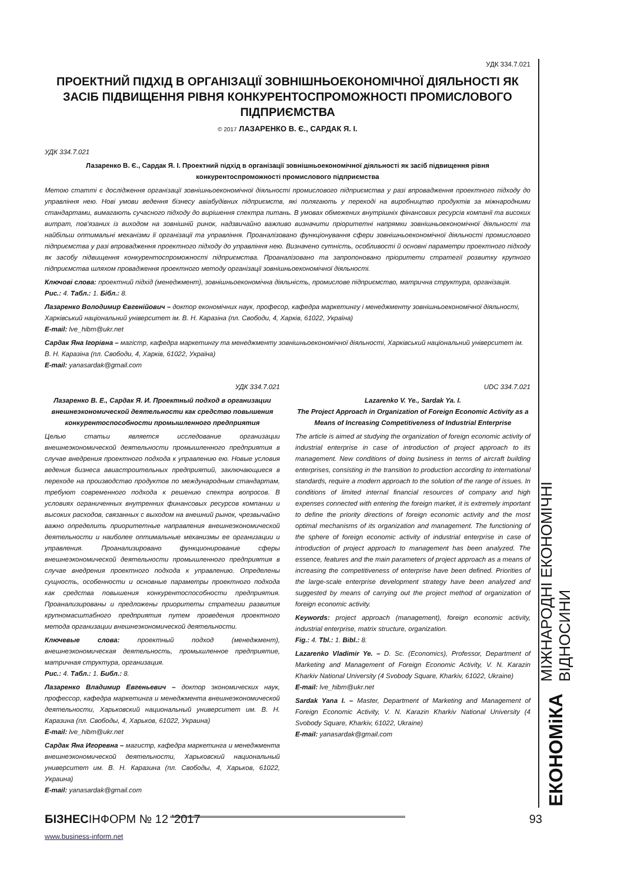УДК 334.7.021
ПРОЕКТНИЙ ПІДХІД В ОРГАНІЗАЦІЇ ЗОВНІШНЬОЕКОНОМІЧНОЇ ДІЯЛЬНОСТІ ЯК ЗАСІБ ПІДВИЩЕННЯ РІВНЯ КОНКУРЕНТОСПРОМОЖНОСТІ ПРОМИСЛОВОГО ПІДПРИЄМСТВА
© 2017 ЛАЗАРЕНКО В. Є., САРДАК Я. І.
УДК 334.7.021
Лазаренко В. Є., Сардак Я. І. Проектний підхід в організації зовнішньоекономічної діяльності як засіб підвищення рівня конкурентоспроможності промислового підприємства
Метою статті є дослідження організації зовнішньоекономічної діяльності промислового підприємства у разі впровадження проектного підходу до управління нею. Нові умови ведення бізнесу авіабудівних підприємств, які полягають у переході на виробництво продуктів за міжнародними стандартами, вимагають сучасного підходу до вирішення спектра питань. В умовах обмежених внутрішніх фінансових ресурсів компанії та високих витрат, пов'язаних із виходом на зовнішній ринок, надзвичайно важливо визначити пріоритетні напрямки зовнішньоекономічної діяльності та найбільш оптимальні механізми її організації та управління. Проаналізовано функціонування сфери зовнішньоекономічної діяльності промислового підприємства у разі впровадження проектного підходу до управління нею. Визначено сутність, особливості й основні параметри проектного підходу як засобу підвищення конкурентоспроможності підприємства. Проаналізовано та запропоновано пріоритети стратегії розвитку крупного підприємства шляхом провадження проектного методу організації зовнішньоекономічної діяльності.
Ключові слова: проектний підхід (менеджмент), зовнішньоекономічна діяльність, промислове підприємство, матрична структура, організація.
Рис.: 4. Табл.: 1. Бібл.: 8.
Лазаренко Володимир Євгенійович – доктор економічних наук, професор, кафедра маркетингу і менеджменту зовнішньоекономічної діяльності, Харківський національний університет ім. В. Н. Каразіна (пл. Свободи, 4, Харків, 61022, Україна)
E-mail: lve_hibm@ukr.net
Сардак Яна Ігорівна – магістр, кафедра маркетингу та менеджменту зовнішньоекономічної діяльності, Харківський національний університет ім. В. Н. Каразіна (пл. Свободи, 4, Харків, 61022, Україна)
E-mail: yanasardak@gmail.com
УДК 334.7.021
Лазаренко В. Е., Сардак Я. И. Проектный подход в организации внешнеэкономической деятельности как средство повышения конкурентоспособности промышленного предприятия
Целью статьи является исследование организации внешнеэкономической деятельности промышленного предприятия в случае внедрения проектного подхода к управлению ею. Новые условия ведения бизнеса авиастроительных предприятий, заключающиеся в переходе на производство продуктов по международным стандартам, требуют современного подхода к решению спектра вопросов. В условиях ограниченных внутренних финансовых ресурсов компании и высоких расходов, связанных с выходом на внешний рынок, чрезвычайно важно определить приоритетные направления внешнеэкономической деятельности и наиболее оптимальные механизмы ее организации и управления. Проанализировано функционирование сферы внешнеэкономической деятельности промышленного предприятия в случае внедрения проектного подхода к управлению. Определены сущность, особенности и основные параметры проектного подхода как средства повышения конкурентоспособности предприятия. Проанализированы и предложены приоритеты стратегии развития крупномасштабного предприятия путем проведения проектного метода организации внешнеэкономической деятельности.
Ключевые слова: проектный подход (менеджмент), внешнеэкономическая деятельность, промышленное предприятие, матричная структура, организация.
Рис.: 4. Табл.: 1. Библ.: 8.
Лазаренко Владимир Евгеньевич – доктор экономических наук, профессор, кафедра маркетинга и менеджмента внешнеэкономической деятельности, Харьковский национальный университет им. В. Н. Каразина (пл. Свободы, 4, Харьков, 61022, Украина)
E-mail: lve_hibm@ukr.net
Сардак Яна Игоревна – магистр, кафедра маркетинга и менеджмента внешнеэкономической деятельности, Харьковский национальный университет им. В. Н. Каразина (пл. Свободы, 4, Харьков, 61022, Украина)
E-mail: yanasardak@gmail.com
UDC 334.7.021
Lazarenko V. Ye., Sardak Ya. I.
The Project Approach in Organization of Foreign Economic Activity as a Means of Increasing Competitiveness of Industrial Enterprise
The article is aimed at studying the organization of foreign economic activity of industrial enterprise in case of introduction of project approach to its management. New conditions of doing business in terms of aircraft building enterprises, consisting in the transition to production according to international standards, require a modern approach to the solution of the range of issues. In conditions of limited internal financial resources of company and high expenses connected with entering the foreign market, it is extremely important to define the priority directions of foreign economic activity and the most optimal mechanisms of its organization and management. The functioning of the sphere of foreign economic activity of industrial enterprise in case of introduction of project approach to management has been analyzed. The essence, features and the main parameters of project approach as a means of increasing the competitiveness of enterprise have been defined. Priorities of the large-scale enterprise development strategy have been analyzed and suggested by means of carrying out the project method of organization of foreign economic activity.
Keywords: project approach (management), foreign economic activity, industrial enterprise, matrix structure, organization.
Fig.: 4. Tbl.: 1. Bibl.: 8.
Lazarenko Vladimir Ye. – D. Sc. (Economics), Professor, Department of Marketing and Management of Foreign Economic Activity, V. N. Karazin Kharkiv National University (4 Svobody Square, Kharkiv, 61022, Ukraine)
E-mail: lve_hibm@ukr.net
Sardak Yana I. – Master, Department of Marketing and Management of Foreign Economic Activity, V. N. Karazin Kharkiv National University (4 Svobody Square, Kharkiv, 61022, Ukraine)
E-mail: yanasardak@gmail.com
ЕКОНОМіКА МІЖНАРОДНІ ЕКОНОМІЧНІ ВІДНОСИНИ
БІЗНЕСІНФОРМ № 12 ’2017 93
www.business-inform.net